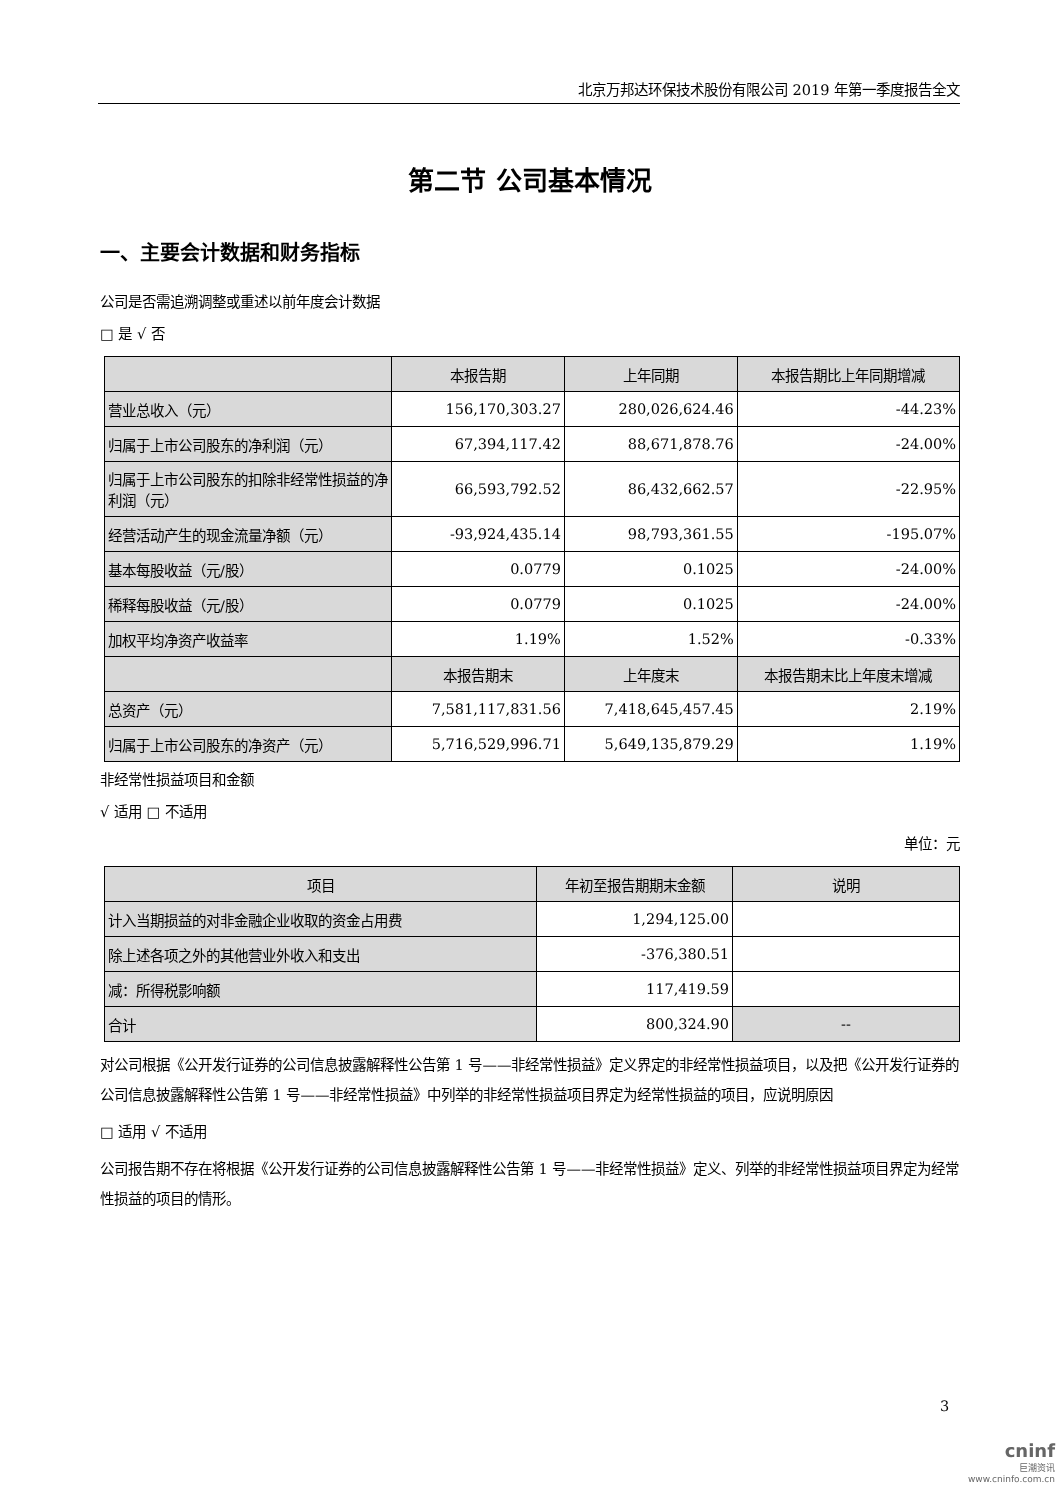北京万邦达环保技术股份有限公司 2019 年第一季度报告全文
第二节 公司基本情况
一、主要会计数据和财务指标
公司是否需追溯调整或重述以前年度会计数据
□ 是 √ 否
| | 本报告期 | 上年同期 | 本报告期比上年同期增减 |
| --- | --- | --- | --- |
| 营业总收入（元） | 156,170,303.27 | 280,026,624.46 | -44.23% |
| 归属于上市公司股东的净利润（元） | 67,394,117.42 | 88,671,878.76 | -24.00% |
| 归属于上市公司股东的扣除非经常性损益的净利润（元） | 66,593,792.52 | 86,432,662.57 | -22.95% |
| 经营活动产生的现金流量净额（元） | -93,924,435.14 | 98,793,361.55 | -195.07% |
| 基本每股收益（元/股） | 0.0779 | 0.1025 | -24.00% |
| 稀释每股收益（元/股） | 0.0779 | 0.1025 | -24.00% |
| 加权平均净资产收益率 | 1.19% | 1.52% | -0.33% |
| | 本报告期末 | 上年度末 | 本报告期末比上年度末增减 |
| 总资产（元） | 7,581,117,831.56 | 7,418,645,457.45 | 2.19% |
| 归属于上市公司股东的净资产（元） | 5,716,529,996.71 | 5,649,135,879.29 | 1.19% |
非经常性损益项目和金额
√ 适用 □ 不适用
单位：元
| 项目 | 年初至报告期期末金额 | 说明 |
| --- | --- | --- |
| 计入当期损益的对非金融企业收取的资金占用费 | 1,294,125.00 | |
| 除上述各项之外的其他营业外收入和支出 | -376,380.51 | |
| 减：所得税影响额 | 117,419.59 | |
| 合计 | 800,324.90 | -- |
对公司根据《公开发行证券的公司信息披露解释性公告第 1 号——非经常性损益》定义界定的非经常性损益项目，以及把《公开发行证券的公司信息披露解释性公告第 1 号——非经常性损益》中列举的非经常性损益项目界定为经常性损益的项目，应说明原因
□ 适用 √ 不适用
公司报告期不存在将根据《公开发行证券的公司信息披露解释性公告第 1 号——非经常性损益》定义、列举的非经常性损益项目界定为经常性损益的项目的情形。
3
cninf
巨潮资讯
www.cninfo.com.cn